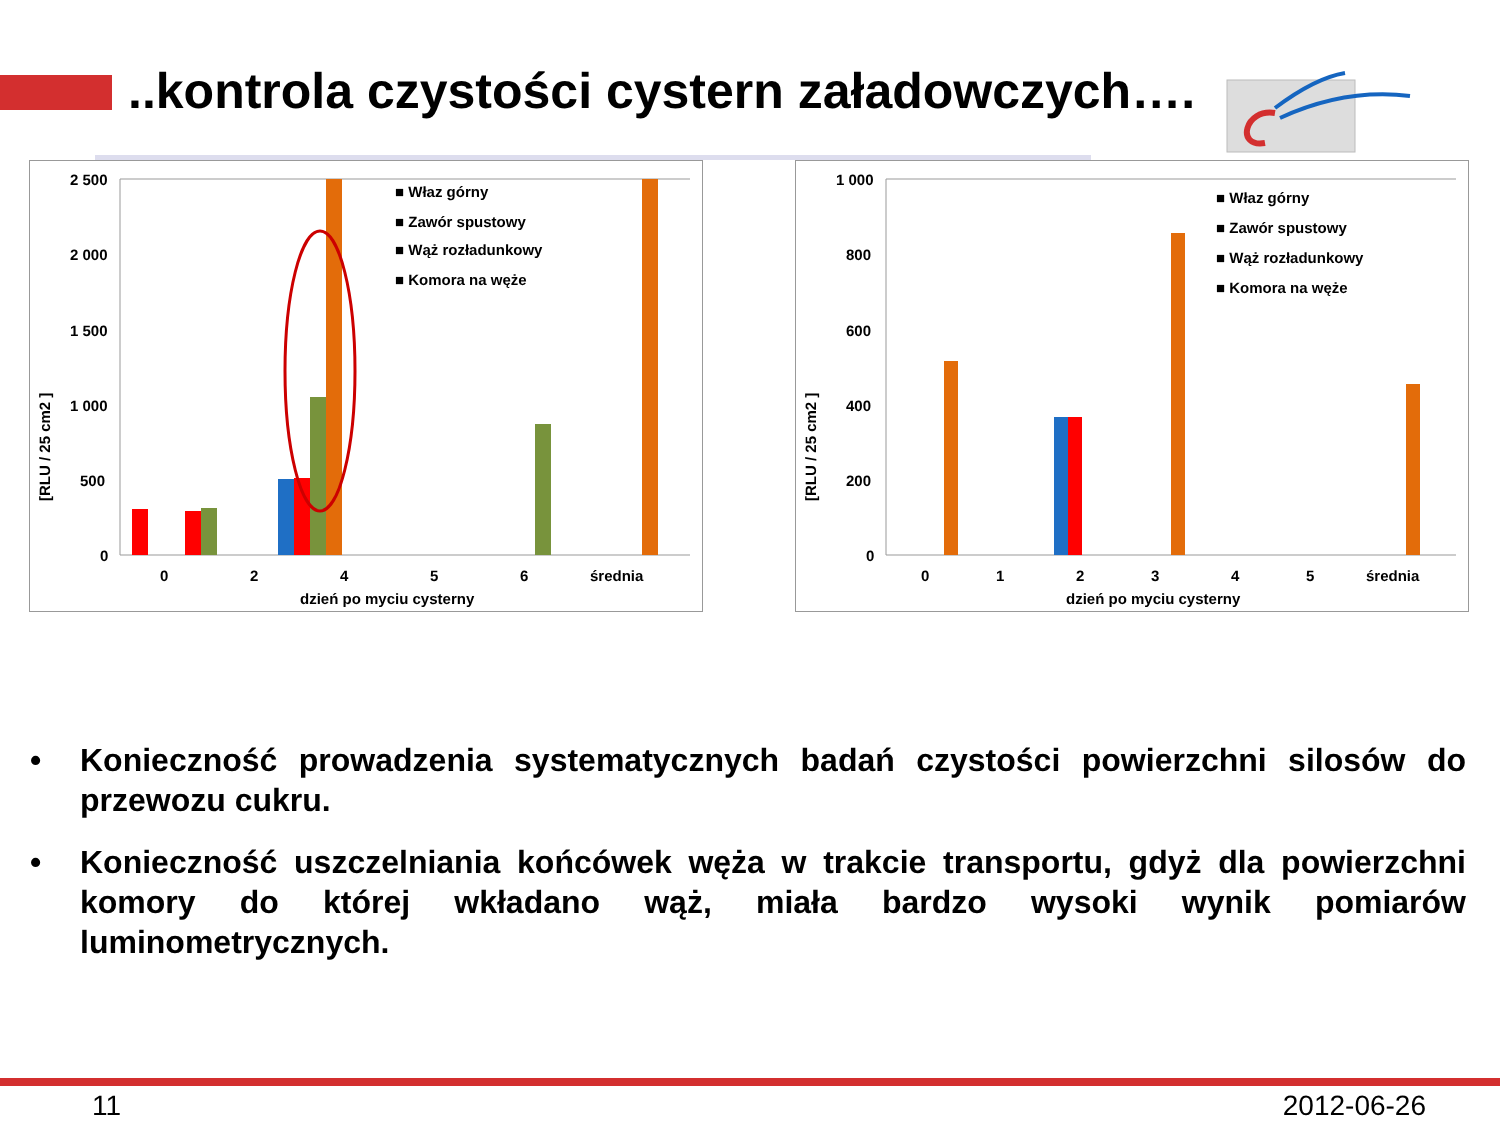..kontrola czystości cystern załadowczych….
[RLU / 25 cm2 ]
2 500
2 000
1 500
1 000
500
0
■ Właz górny
■ Zawór spustowy
■ Wąż rozładunkowy
■ Komora na węże
0
2
4
5
6
średnia
dzień po myciu cysterny
[RLU / 25 cm2 ]
1 000
800
600
400
200
0
■ Właz górny
■ Zawór spustowy
■ Wąż rozładunkowy
■ Komora na węże
0
1
2
3
4
5
średnia
dzień po myciu cysterny
• Konieczność prowadzenia systematycznych badań czystości powierzchni silosów do przewozu cukru.
• Konieczność uszczelniania końcówek węża w trakcie transportu, gdyż dla powierzchni komory do której wkładano wąż, miała bardzo wysoki wynik pomiarów luminometrycznych.
11 2012-06-26